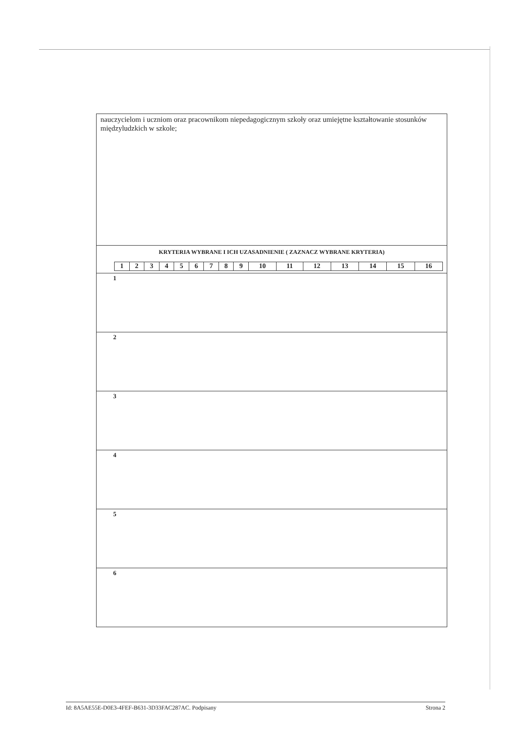| nauczycielom i uczniom oraz pracownikom niepedagogicznym szkoły oraz umiejętne kształtowanie stosunków międzyludzkich w szkole; |
| KRYTERIA WYBRANE I ICH UZASADNIENIE ( ZAZNACZ WYBRANE KRYTERIA) / 1 / 2 / 3 / 4 / 5 / 6 / 7 / 8 / 9 / 10 / 11 / 12 / 13 / 14 / 15 / 16 / |
| 1 |
| 2 |
| 3 |
| 4 |
| 5 |
| 6 |
Id: 8A5AE55E-D0E3-4FEF-B631-3D33FAC287AC. Podpisany Strona 2